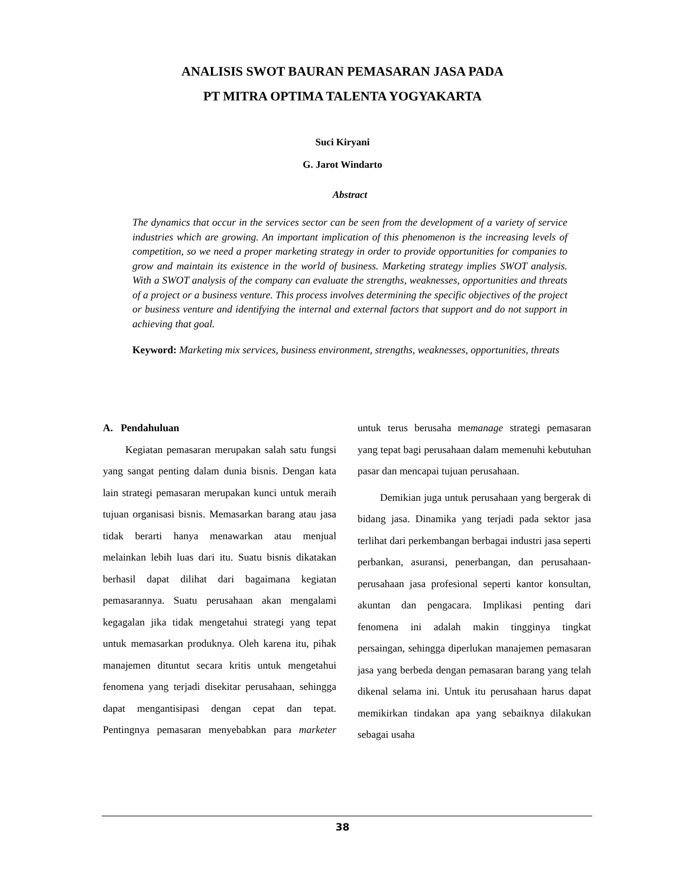ANALISIS SWOT BAURAN PEMASARAN JASA PADA
PT MITRA OPTIMA TALENTA YOGYAKARTA
Suci Kiryani
G. Jarot Windarto
Abstract
The dynamics that occur in the services sector can be seen from the development of a variety of service industries which are growing. An important implication of this phenomenon is the increasing levels of competition, so we need a proper marketing strategy in order to provide opportunities for companies to grow and maintain its existence in the world of business. Marketing strategy implies SWOT analysis. With a SWOT analysis of the company can evaluate the strengths, weaknesses, opportunities and threats of a project or a business venture. This process involves determining the specific objectives of the project or business venture and identifying the internal and external factors that support and do not support in achieving that goal.
Keyword: Marketing mix services, business environment, strengths, weaknesses, opportunities, threats
A. Pendahuluan
Kegiatan pemasaran merupakan salah satu fungsi yang sangat penting dalam dunia bisnis. Dengan kata lain strategi pemasaran merupakan kunci untuk meraih tujuan organisasi bisnis. Memasarkan barang atau jasa tidak berarti hanya menawarkan atau menjual melainkan lebih luas dari itu. Suatu bisnis dikatakan berhasil dapat dilihat dari bagaimana kegiatan pemasarannya. Suatu perusahaan akan mengalami kegagalan jika tidak mengetahui strategi yang tepat untuk memasarkan produknya. Oleh karena itu, pihak manajemen dituntut secara kritis untuk mengetahui fenomena yang terjadi disekitar perusahaan, sehingga dapat mengantisipasi dengan cepat dan tepat. Pentingnya pemasaran menyebabkan para marketer untuk terus berusaha memanage strategi pemasaran yang tepat bagi perusahaan dalam memenuhi kebutuhan pasar dan mencapai tujuan perusahaan.
Demikian juga untuk perusahaan yang bergerak di bidang jasa. Dinamika yang terjadi pada sektor jasa terlihat dari perkembangan berbagai industri jasa seperti perbankan, asuransi, penerbangan, dan perusahaan-perusahaan jasa profesional seperti kantor konsultan, akuntan dan pengacara. Implikasi penting dari fenomena ini adalah makin tingginya tingkat persaingan, sehingga diperlukan manajemen pemasaran jasa yang berbeda dengan pemasaran barang yang telah dikenal selama ini. Untuk itu perusahaan harus dapat memikirkan tindakan apa yang sebaiknya dilakukan sebagai usaha
38